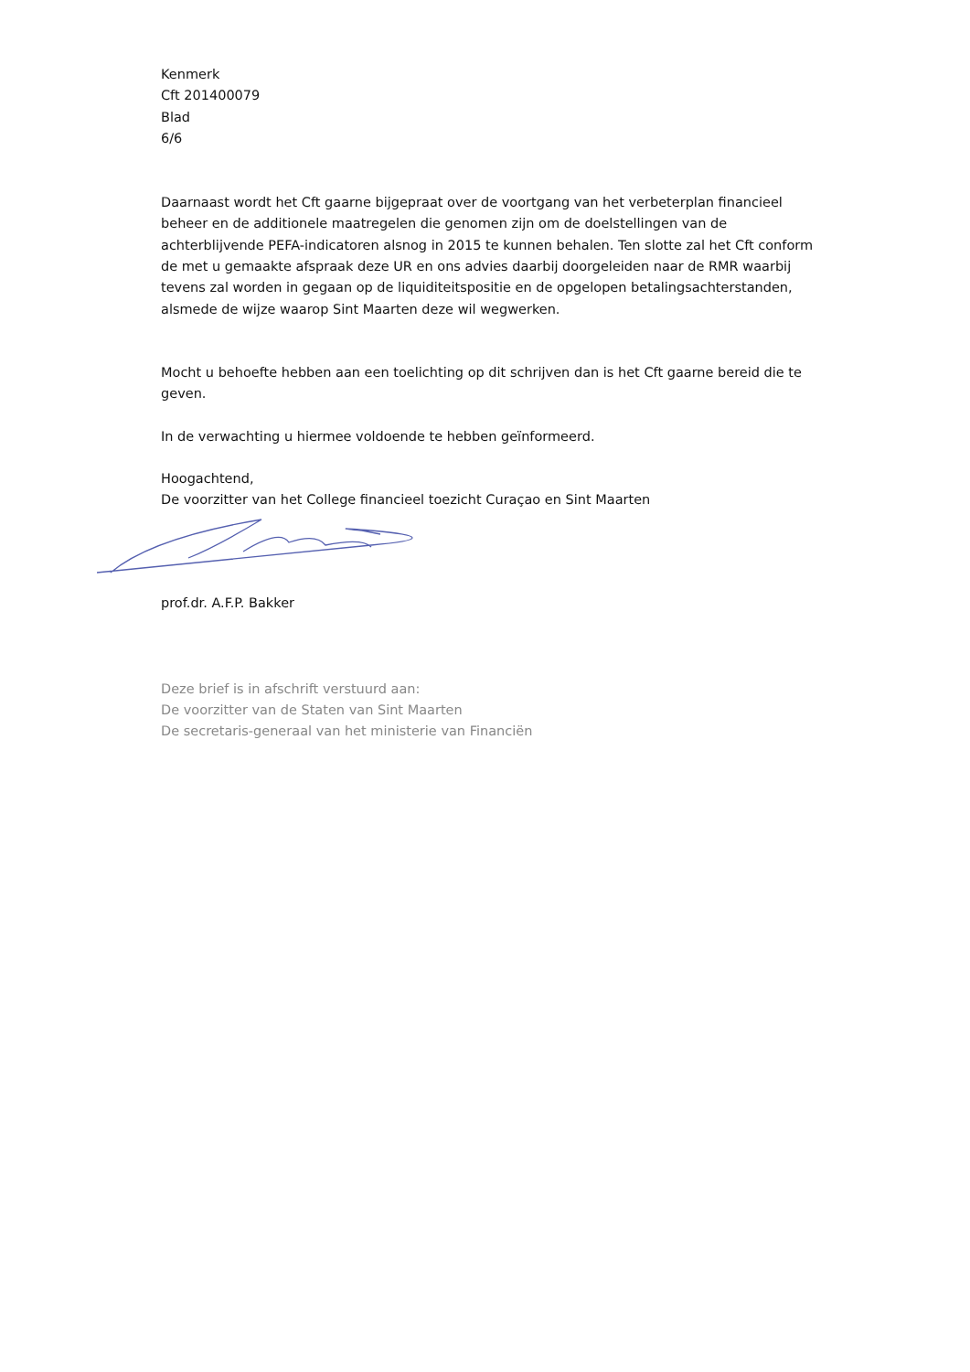Kenmerk
Cft 201400079
Blad
6/6
Daarnaast wordt het Cft gaarne bijgepraat over de voortgang van het verbeterplan financieel beheer en de additionele maatregelen die genomen zijn om de doelstellingen van de achterblijvende PEFA-indicatoren alsnog in 2015 te kunnen behalen. Ten slotte zal het Cft conform de met u gemaakte afspraak deze UR en ons advies daarbij doorgeleiden naar de RMR waarbij tevens zal worden in gegaan op de liquiditeitspositie en de opgelopen betalingsachterstanden, alsmede de wijze waarop Sint Maarten deze wil wegwerken.
Mocht u behoefte hebben aan een toelichting op dit schrijven dan is het Cft gaarne bereid die te geven.
In de verwachting u hiermee voldoende te hebben geïnformeerd.
Hoogachtend,
De voorzitter van het College financieel toezicht Curaçao en Sint Maarten
prof.dr. A.F.P. Bakker
Deze brief is in afschrift verstuurd aan:
De voorzitter van de Staten van Sint Maarten
De secretaris-generaal van het ministerie van Financiën